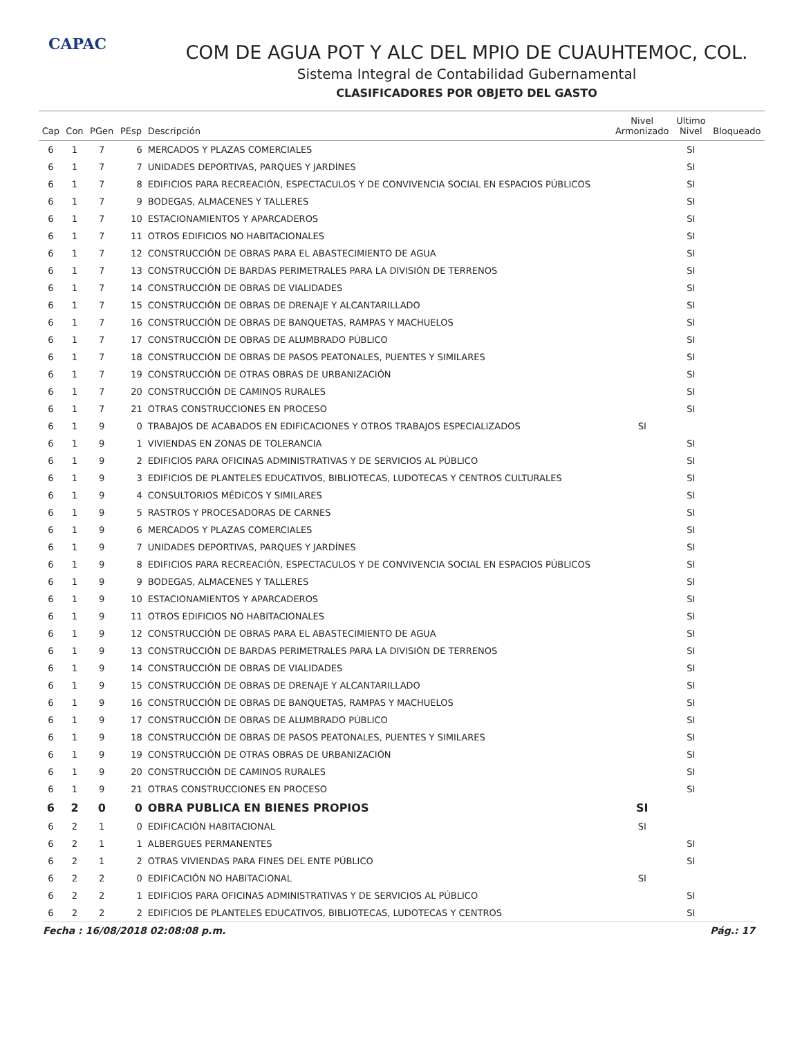CAPAC
COM DE AGUA POT Y ALC DEL MPIO DE CUAUHTEMOC, COL.
Sistema Integral de Contabilidad Gubernamental
CLASIFICADORES POR OBJETO DEL GASTO
| Cap | Con | PGen | PEsp | Descripción | Nivel Armonizado | Ultimo Nivel | Bloqueado |
| --- | --- | --- | --- | --- | --- | --- | --- |
| 6 | 1 | 7 | 6 | MERCADOS Y PLAZAS COMERCIALES | | SI | |
| 6 | 1 | 7 | 7 | UNIDADES DEPORTIVAS, PARQUES Y JARDÍNES | | SI | |
| 6 | 1 | 7 | 8 | EDIFICIOS PARA RECREACIÓN, ESPECTACULOS Y DE CONVIVENCIA SOCIAL EN ESPACIOS PÚBLICOS | | SI | |
| 6 | 1 | 7 | 9 | BODEGAS, ALMACENES Y TALLERES | | SI | |
| 6 | 1 | 7 | 10 | ESTACIONAMIENTOS Y APARCADEROS | | SI | |
| 6 | 1 | 7 | 11 | OTROS EDIFICIOS NO HABITACIONALES | | SI | |
| 6 | 1 | 7 | 12 | CONSTRUCCIÓN DE OBRAS PARA EL ABASTECIMIENTO DE AGUA | | SI | |
| 6 | 1 | 7 | 13 | CONSTRUCCIÓN DE BARDAS PERIMETRALES PARA LA DIVISIÓN DE TERRENOS | | SI | |
| 6 | 1 | 7 | 14 | CONSTRUCCIÓN DE OBRAS DE VIALIDADES | | SI | |
| 6 | 1 | 7 | 15 | CONSTRUCCIÓN DE OBRAS DE DRENAJE Y ALCANTARILLADO | | SI | |
| 6 | 1 | 7 | 16 | CONSTRUCCIÓN DE OBRAS DE BANQUETAS, RAMPAS Y MACHUELOS | | SI | |
| 6 | 1 | 7 | 17 | CONSTRUCCIÓN DE OBRAS DE ALUMBRADO PÚBLICO | | SI | |
| 6 | 1 | 7 | 18 | CONSTRUCCIÓN DE OBRAS DE PASOS PEATONALES, PUENTES Y SIMILARES | | SI | |
| 6 | 1 | 7 | 19 | CONSTRUCCIÓN DE OTRAS OBRAS DE URBANIZACIÓN | | SI | |
| 6 | 1 | 7 | 20 | CONSTRUCCIÓN DE CAMINOS RURALES | | SI | |
| 6 | 1 | 7 | 21 | OTRAS CONSTRUCCIONES EN PROCESO | | SI | |
| 6 | 1 | 9 | 0 | TRABAJOS DE ACABADOS EN EDIFICACIONES Y OTROS TRABAJOS ESPECIALIZADOS | SI | | |
| 6 | 1 | 9 | 1 | VIVIENDAS EN ZONAS DE TOLERANCIA | | SI | |
| 6 | 1 | 9 | 2 | EDIFICIOS PARA OFICINAS ADMINISTRATIVAS Y DE SERVICIOS AL PÚBLICO | | SI | |
| 6 | 1 | 9 | 3 | EDIFICIOS DE PLANTELES EDUCATIVOS, BIBLIOTECAS, LUDOTECAS Y CENTROS CULTURALES | | SI | |
| 6 | 1 | 9 | 4 | CONSULTORIOS MÉDICOS Y SIMILARES | | SI | |
| 6 | 1 | 9 | 5 | RASTROS Y PROCESADORAS DE CARNES | | SI | |
| 6 | 1 | 9 | 6 | MERCADOS Y PLAZAS COMERCIALES | | SI | |
| 6 | 1 | 9 | 7 | UNIDADES DEPORTIVAS, PARQUES Y JARDÍNES | | SI | |
| 6 | 1 | 9 | 8 | EDIFICIOS PARA RECREACIÓN, ESPECTACULOS Y DE CONVIVENCIA SOCIAL EN ESPACIOS PÚBLICOS | | SI | |
| 6 | 1 | 9 | 9 | BODEGAS, ALMACENES Y TALLERES | | SI | |
| 6 | 1 | 9 | 10 | ESTACIONAMIENTOS Y APARCADEROS | | SI | |
| 6 | 1 | 9 | 11 | OTROS EDIFICIOS NO HABITACIONALES | | SI | |
| 6 | 1 | 9 | 12 | CONSTRUCCIÓN DE OBRAS PARA EL ABASTECIMIENTO DE AGUA | | SI | |
| 6 | 1 | 9 | 13 | CONSTRUCCIÓN DE BARDAS PERIMETRALES PARA LA DIVISIÓN DE TERRENOS | | SI | |
| 6 | 1 | 9 | 14 | CONSTRUCCIÓN DE OBRAS DE VIALIDADES | | SI | |
| 6 | 1 | 9 | 15 | CONSTRUCCIÓN DE OBRAS DE DRENAJE Y ALCANTARILLADO | | SI | |
| 6 | 1 | 9 | 16 | CONSTRUCCIÓN DE OBRAS DE BANQUETAS, RAMPAS Y MACHUELOS | | SI | |
| 6 | 1 | 9 | 17 | CONSTRUCCIÓN DE OBRAS DE ALUMBRADO PÚBLICO | | SI | |
| 6 | 1 | 9 | 18 | CONSTRUCCIÓN DE OBRAS DE PASOS PEATONALES, PUENTES Y SIMILARES | | SI | |
| 6 | 1 | 9 | 19 | CONSTRUCCIÓN DE OTRAS OBRAS DE URBANIZACIÓN | | SI | |
| 6 | 1 | 9 | 20 | CONSTRUCCIÓN DE CAMINOS RURALES | | SI | |
| 6 | 1 | 9 | 21 | OTRAS CONSTRUCCIONES EN PROCESO | | SI | |
| 6 | 2 | 0 | 0 | OBRA PUBLICA EN BIENES PROPIOS | SI | | |
| 6 | 2 | 1 | 0 | EDIFICACIÓN HABITACIONAL | SI | | |
| 6 | 2 | 1 | 1 | ALBERGUES PERMANENTES | | SI | |
| 6 | 2 | 1 | 2 | OTRAS VIVIENDAS PARA FINES DEL ENTE PÚBLICO | | SI | |
| 6 | 2 | 2 | 0 | EDIFICACIÓN NO HABITACIONAL | SI | | |
| 6 | 2 | 2 | 1 | EDIFICIOS PARA OFICINAS ADMINISTRATIVAS Y DE SERVICIOS AL PÚBLICO | | SI | |
| 6 | 2 | 2 | 2 | EDIFICIOS DE PLANTELES EDUCATIVOS, BIBLIOTECAS, LUDOTECAS Y CENTROS | | SI | |
Fecha : 16/08/2018 02:08:08 p.m. Pág.: 17